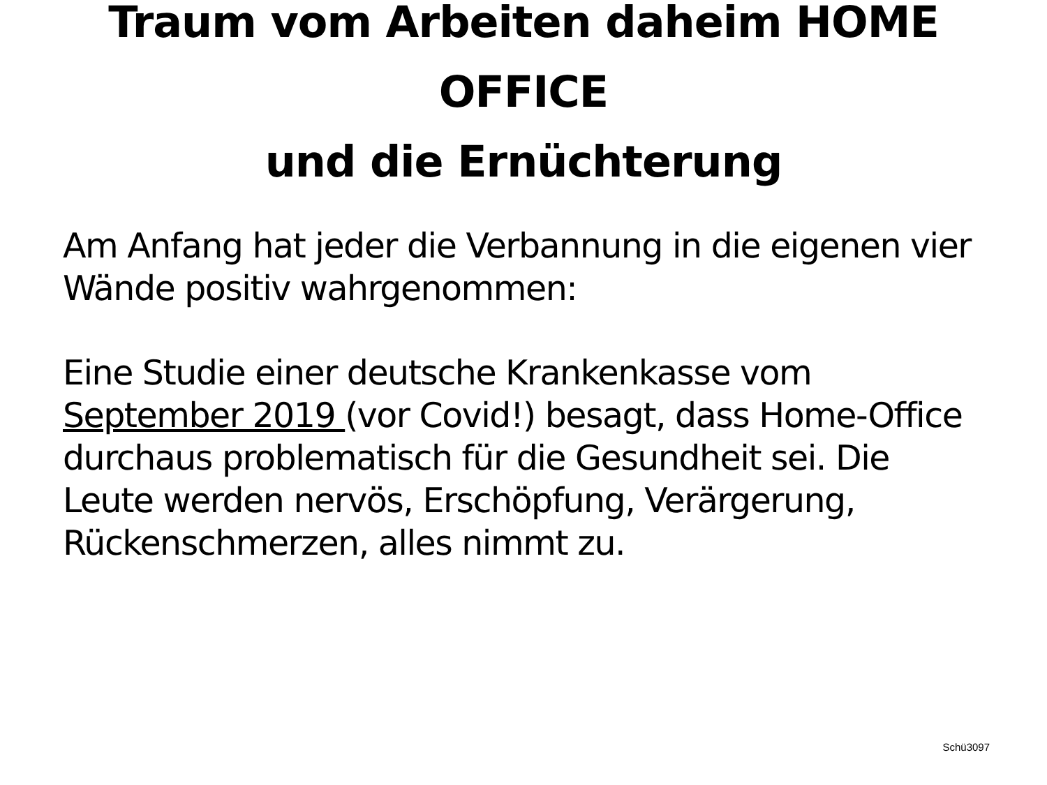Traum vom Arbeiten daheim HOME
OFFICE
und die Ernüchterung
Am Anfang hat jeder die Verbannung in die eigenen vier Wände positiv wahrgenommen:
Eine Studie einer deutsche Krankenkasse vom September 2019 (vor Covid!) besagt, dass Home-Office durchaus problematisch für die Gesundheit sei. Die Leute werden nervös, Erschöpfung, Verärgerung, Rückenschmerzen, alles nimmt zu.
Schü3097